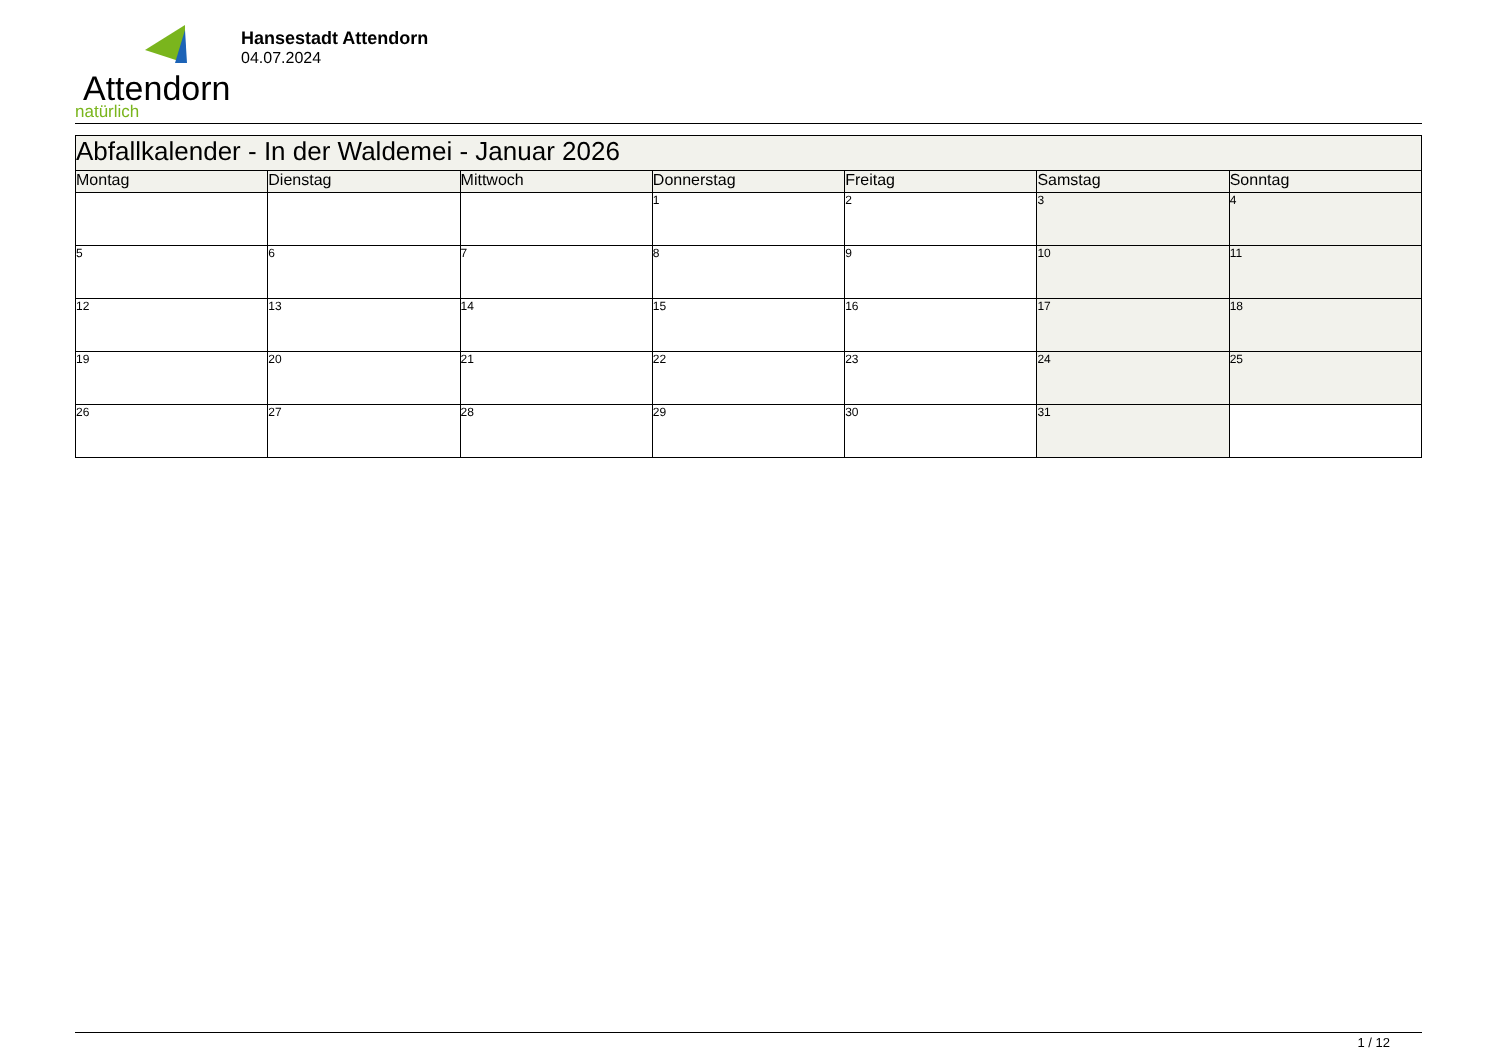Attendorn
natürlich
Hansestadt Attendorn
04.07.2024
| Abfallkalender - In der Waldemei - Januar 2026 | | | | | | |
| --- | --- | --- | --- | --- | --- | --- |
| Montag | Dienstag | Mittwoch | Donnerstag | Freitag | Samstag | Sonntag |
| | | | 1 | 2 | 3 | 4 |
| 5 | 6 | 7 | 8 | 9 | 10 | 11 |
| 12 | 13 | 14 | 15 | 16 | 17 | 18 |
| 19 | 20 | 21 | 22 | 23 | 24 | 25 |
| 26 | 27 | 28 | 29 | 30 | 31 | |
1 / 12